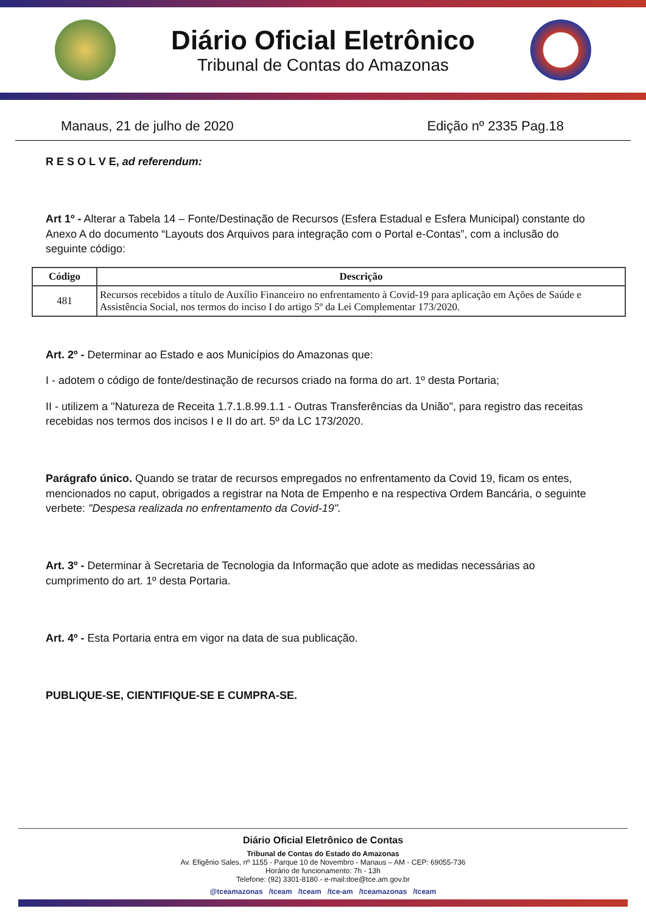Diário Oficial Eletrônico
Tribunal de Contas do Amazonas
Manaus, 21 de julho de 2020 Edição nº 2335 Pag.18
R E S O L V E, ad referendum:
Art 1º - Alterar a Tabela 14 – Fonte/Destinação de Recursos (Esfera Estadual e Esfera Municipal) constante do Anexo A do documento “Layouts dos Arquivos para integração com o Portal e-Contas”, com a inclusão do seguinte código:
| Código | Descrição |
| --- | --- |
| 481 | Recursos recebidos a título de Auxílio Financeiro no enfrentamento à Covid-19 para aplicação em Ações de Saúde e Assistência Social, nos termos do inciso I do artigo 5º da Lei Complementar 173/2020. |
Art. 2º - Determinar ao Estado e aos Municípios do Amazonas que:
I - adotem o código de fonte/destinação de recursos criado na forma do art. 1º desta Portaria;
II - utilizem a "Natureza de Receita 1.7.1.8.99.1.1 - Outras Transferências da União", para registro das receitas recebidas nos termos dos incisos I e II do art. 5º da LC 173/2020.
Parágrafo único. Quando se tratar de recursos empregados no enfrentamento da Covid 19, ficam os entes, mencionados no caput, obrigados a registrar na Nota de Empenho e na respectiva Ordem Bancária, o seguinte verbete: "Despesa realizada no enfrentamento da Covid-19".
Art. 3º - Determinar à Secretaria de Tecnologia da Informação que adote as medidas necessárias ao cumprimento do art. 1º desta Portaria.
Art. 4º - Esta Portaria entra em vigor na data de sua publicação.
PUBLIQUE-SE, CIENTIFIQUE-SE E CUMPRA-SE.
Diário Oficial Eletrônico de Contas
Tribunal de Contas do Estado do Amazonas
Av. Efigênio Sales, nº 1155 - Parque 10 de Novembro - Manaus – AM - CEP: 69055-736
Horário de funcionamento: 7h - 13h
Telefone: (92) 3301-8180 - e-mail:doe@tce.am.gov.br
@tceamazonas /tceam /tceam /tce-am /tceamazonas /tceam